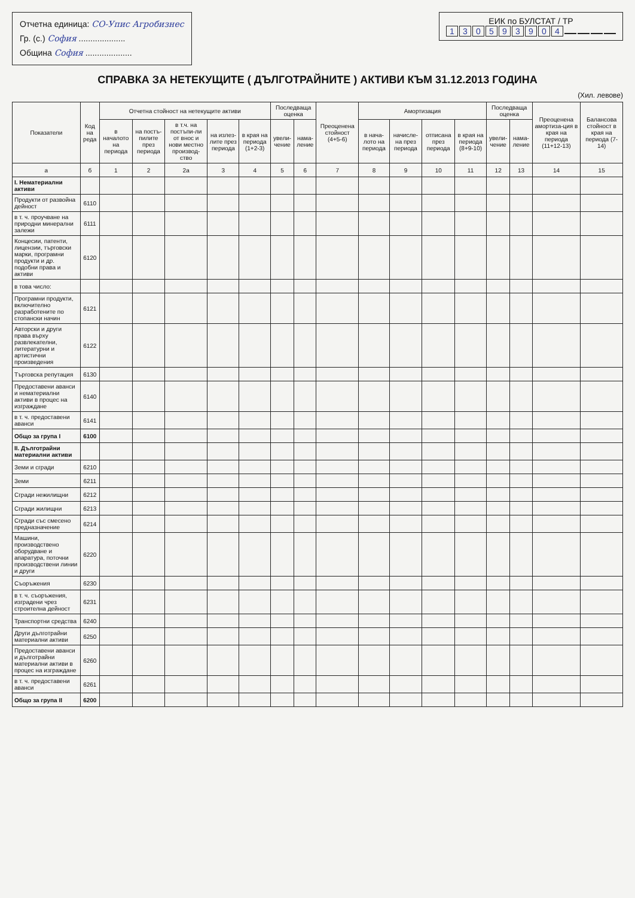Отчетна единица: СО-Упис Агробизнес
Гр. (с.) София ....................
Община София ....................
ЕИК по БУЛСТАТ / ТР
130593904
СПРАВКА ЗА НЕТЕКУЩИТЕ ( ДЪЛГОТРАЙНИТЕ ) АКТИВИ КЪМ 31.12.2013 ГОДИНА
(Хил. левове)
| Показатели | Код на реда | Отчетна стойност на нетекущите активи | | | | | Последваща оценка | | Преоценена стойност (4+5-6) | Амортизация | | | | Последваща оценка | | Преоценена амортиза-ция в края на периода (11+12-13) | Балансова стойност в края на периода (7-14) |
| --- | --- | --- | --- | --- | --- | --- | --- | --- | --- | --- | --- | --- | --- | --- | --- | --- | --- |
| | | в началото на периода | на постъ-пилите през периода | в т.ч. на постъпи-ли от внос и нови местно производ-ство | на излез-лите през периода | в края на периода (1+2-3) | увели-чение | нама-ление | | в нача-лото на периода | начисле-на през периода | отписана през периода | в края на периода (8+9-10) | увели-чение | нама-ление | | |
| а | б | 1 | 2 | 2а | 3 | 4 | 5 | 6 | 7 | 8 | 9 | 10 | 11 | 12 | 13 | 14 | 15 |
| I. Нематериални активи | | | | | | | | | | | | | | | | | |
| Продукти от развойна дейност | 6110 | | | | | | | | | | | | | | | | |
| в т. ч. проучване на природни минерални залежи | 6111 | | | | | | | | | | | | | | | | |
| Концесии, патенти, лицензии, търговски марки, програмни продукти и др. подобни права и активи | 6120 | | | | | | | | | | | | | | | | |
| в това число: | | | | | | | | | | | | | | | | | |
| Програмни продукти, включително разработените по стопански начин | 6121 | | | | | | | | | | | | | | | | |
| Авторски и други права върху развлекателни, литературни и артистични произведения | 6122 | | | | | | | | | | | | | | | | |
| Търговска репутация | 6130 | | | | | | | | | | | | | | | | |
| Предоставени аванси и нематериални активи в процес на изграждане | 6140 | | | | | | | | | | | | | | | | |
| в т. ч. предоставени аванси | 6141 | | | | | | | | | | | | | | | | |
| Общо за група I | 6100 | | | | | | | | | | | | | | | | |
| II. Дълготрайни материални активи | | | | | | | | | | | | | | | | | |
| Земи и сгради | 6210 | | | | | | | | | | | | | | | | |
| Земи | 6211 | | | | | | | | | | | | | | | | |
| Сгради нежилищни | 6212 | | | | | | | | | | | | | | | | |
| Сгради жилищни | 6213 | | | | | | | | | | | | | | | | |
| Сгради със смесено предназначение | 6214 | | | | | | | | | | | | | | | | |
| Машини, производствено оборудване и апаратура, поточни производствени линии и други | 6220 | | | | | | | | | | | | | | | | |
| Съоръжения | 6230 | | | | | | | | | | | | | | | | |
| в т. ч. съоръжения, изградени чрез строителна дейност | 6231 | | | | | | | | | | | | | | | | |
| Транспортни средства | 6240 | | | | | | | | | | | | | | | | |
| Други дълготрайни материални активи | 6250 | | | | | | | | | | | | | | | | |
| Предоставени аванси и дълготрайни материални активи в процес на изграждане | 6260 | | | | | | | | | | | | | | | | |
| в т. ч. предоставени аванси | 6261 | | | | | | | | | | | | | | | | |
| Общо за група II | 6200 | | | | | | | | | | | | | | | | |